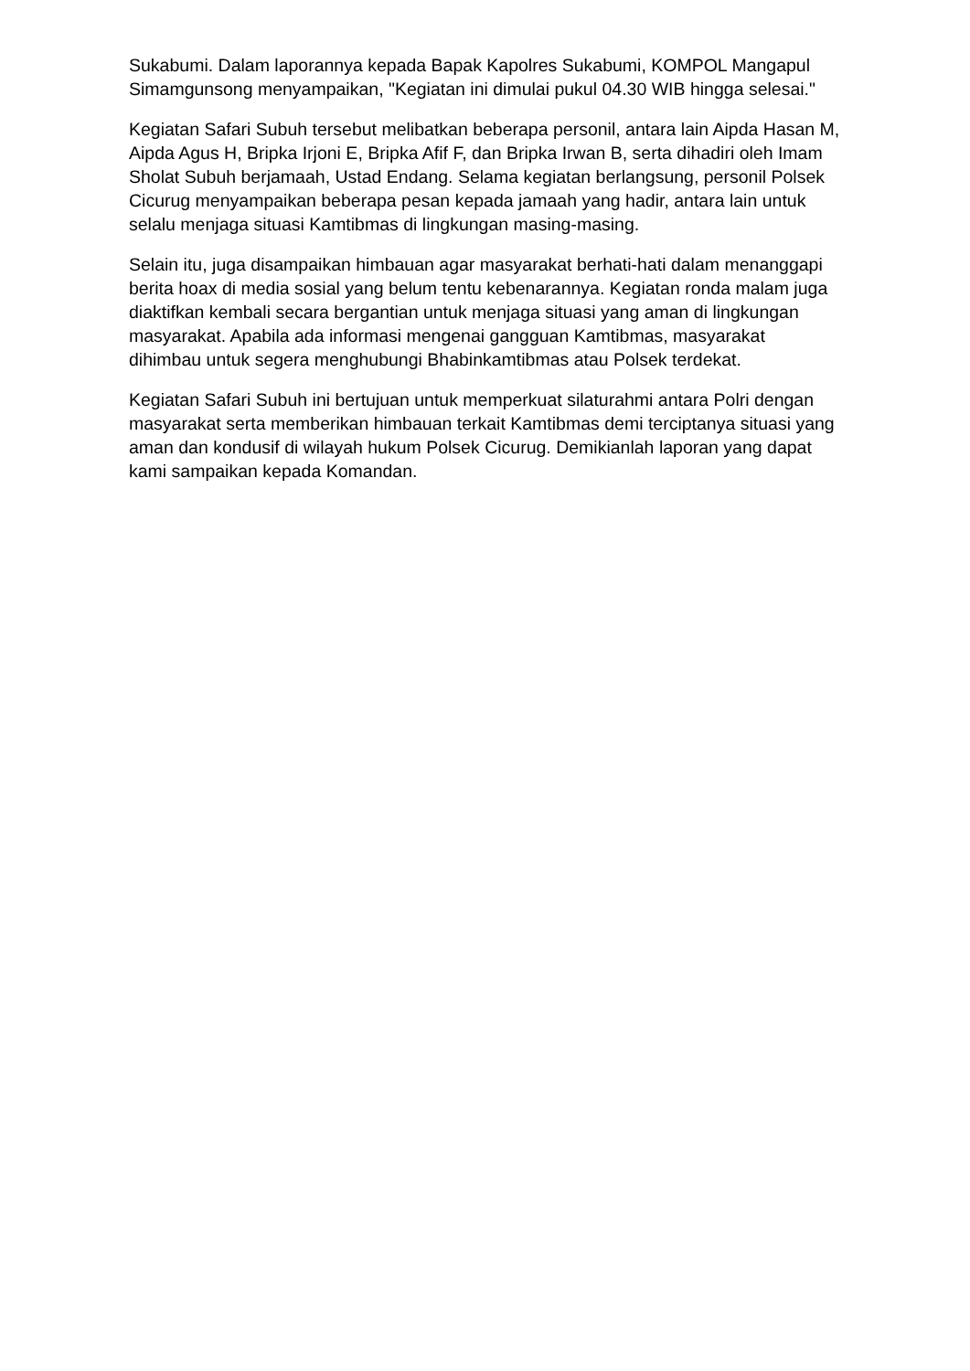Sukabumi. Dalam laporannya kepada Bapak Kapolres Sukabumi, KOMPOL Mangapul Simamgunsong menyampaikan, "Kegiatan ini dimulai pukul 04.30 WIB hingga selesai."
Kegiatan Safari Subuh tersebut melibatkan beberapa personil, antara lain Aipda Hasan M, Aipda Agus H, Bripka Irjoni E, Bripka Afif F, dan Bripka Irwan B, serta dihadiri oleh Imam Sholat Subuh berjamaah, Ustad Endang. Selama kegiatan berlangsung, personil Polsek Cicurug menyampaikan beberapa pesan kepada jamaah yang hadir, antara lain untuk selalu menjaga situasi Kamtibmas di lingkungan masing-masing.
Selain itu, juga disampaikan himbauan agar masyarakat berhati-hati dalam menanggapi berita hoax di media sosial yang belum tentu kebenarannya. Kegiatan ronda malam juga diaktifkan kembali secara bergantian untuk menjaga situasi yang aman di lingkungan masyarakat. Apabila ada informasi mengenai gangguan Kamtibmas, masyarakat dihimbau untuk segera menghubungi Bhabinkamtibmas atau Polsek terdekat.
Kegiatan Safari Subuh ini bertujuan untuk memperkuat silaturahmi antara Polri dengan masyarakat serta memberikan himbauan terkait Kamtibmas demi terciptanya situasi yang aman dan kondusif di wilayah hukum Polsek Cicurug. Demikianlah laporan yang dapat kami sampaikan kepada Komandan.